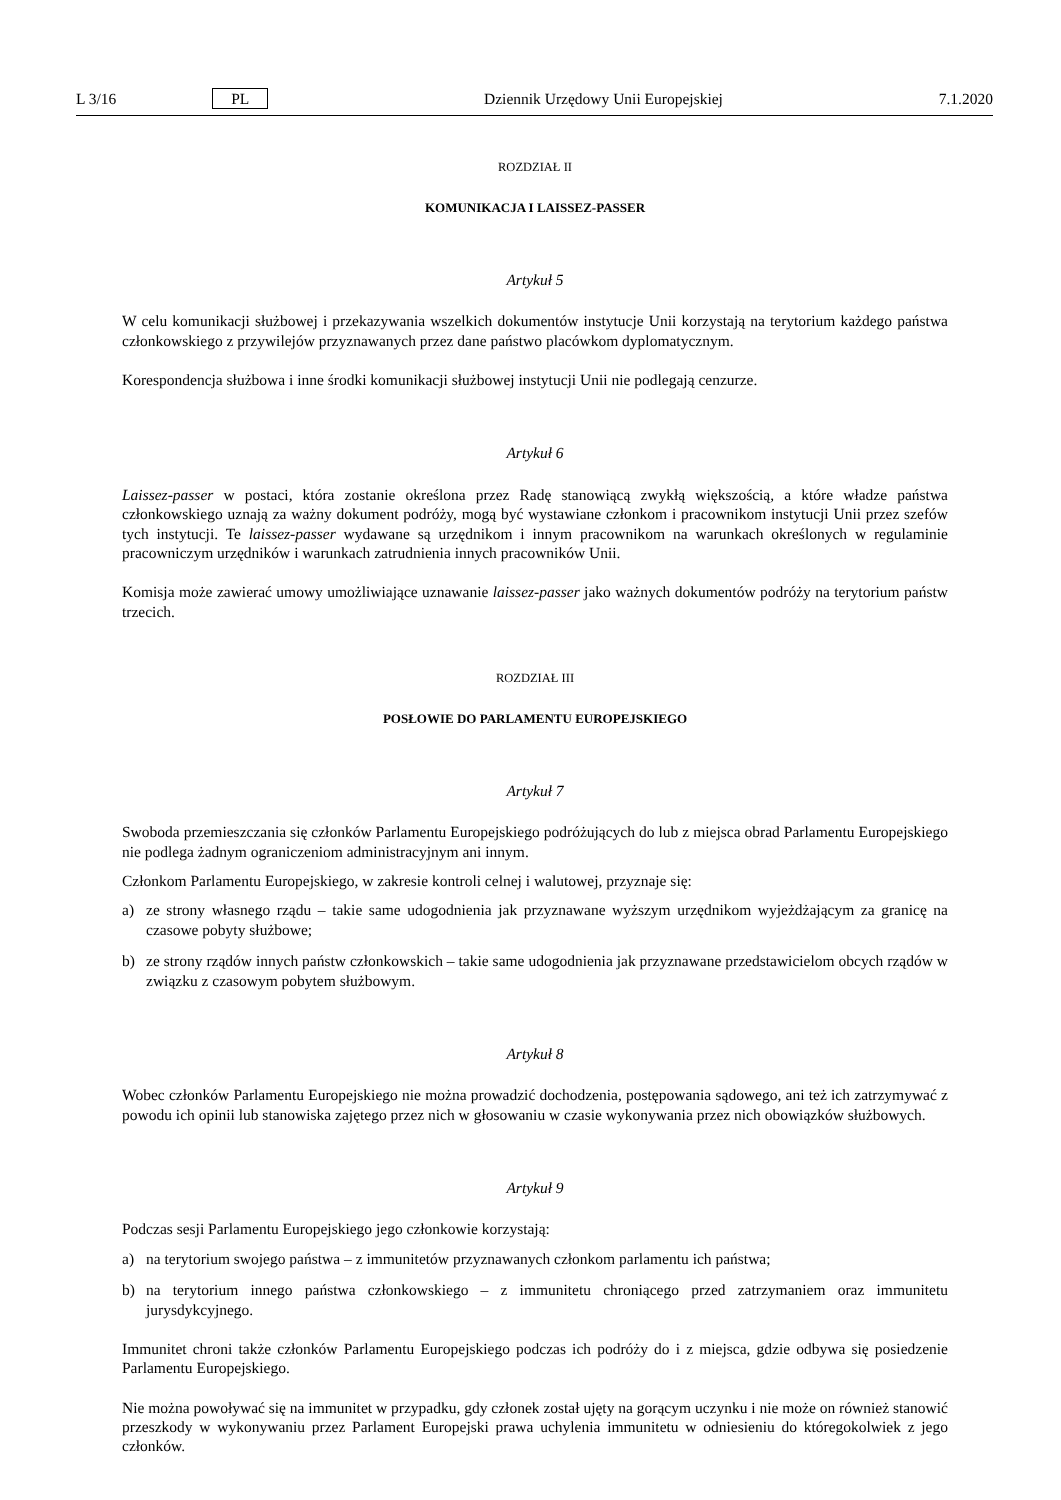L 3/16 PL Dziennik Urzędowy Unii Europejskiej 7.1.2020
ROZDZIAŁ II
KOMUNIKACJA I LAISSEZ-PASSER
Artykuł 5
W celu komunikacji służbowej i przekazywania wszelkich dokumentów instytucje Unii korzystają na terytorium każdego państwa członkowskiego z przywilejów przyznawanych przez dane państwo placówkom dyplomatycznym.
Korespondencja służbowa i inne środki komunikacji służbowej instytucji Unii nie podlegają cenzurze.
Artykuł 6
Laissez-passer w postaci, która zostanie określona przez Radę stanowiącą zwykłą większością, a które władze państwa członkowskiego uznają za ważny dokument podróży, mogą być wystawiane członkom i pracownikom instytucji Unii przez szefów tych instytucji. Te laissez-passer wydawane są urzędnikom i innym pracownikom na warunkach określonych w regulaminie pracowniczym urzędników i warunkach zatrudnienia innych pracowników Unii.
Komisja może zawierać umowy umożliwiające uznawanie laissez-passer jako ważnych dokumentów podróży na terytorium państw trzecich.
ROZDZIAŁ III
POSŁOWIE DO PARLAMENTU EUROPEJSKIEGO
Artykuł 7
Swoboda przemieszczania się członków Parlamentu Europejskiego podróżujących do lub z miejsca obrad Parlamentu Europejskiego nie podlega żadnym ograniczeniom administracyjnym ani innym.
Członkom Parlamentu Europejskiego, w zakresie kontroli celnej i walutowej, przyznaje się:
a) ze strony własnego rządu – takie same udogodnienia jak przyznawane wyższym urzędnikom wyjeżdżającym za granicę na czasowe pobyty służbowe;
b) ze strony rządów innych państw członkowskich – takie same udogodnienia jak przyznawane przedstawicielom obcych rządów w związku z czasowym pobytem służbowym.
Artykuł 8
Wobec członków Parlamentu Europejskiego nie można prowadzić dochodzenia, postępowania sądowego, ani też ich zatrzymywać z powodu ich opinii lub stanowiska zajętego przez nich w głosowaniu w czasie wykonywania przez nich obowiązków służbowych.
Artykuł 9
Podczas sesji Parlamentu Europejskiego jego członkowie korzystają:
a) na terytorium swojego państwa – z immunitetów przyznawanych członkom parlamentu ich państwa;
b) na terytorium innego państwa członkowskiego – z immunitetu chroniącego przed zatrzymaniem oraz immunitetu jurysdykcyjnego.
Immunitet chroni także członków Parlamentu Europejskiego podczas ich podróży do i z miejsca, gdzie odbywa się posiedzenie Parlamentu Europejskiego.
Nie można powoływać się na immunitet w przypadku, gdy członek został ujęty na gorącym uczynku i nie może on również stanowić przeszkody w wykonywaniu przez Parlament Europejski prawa uchylenia immunitetu w odniesieniu do któregokolwiek z jego członków.